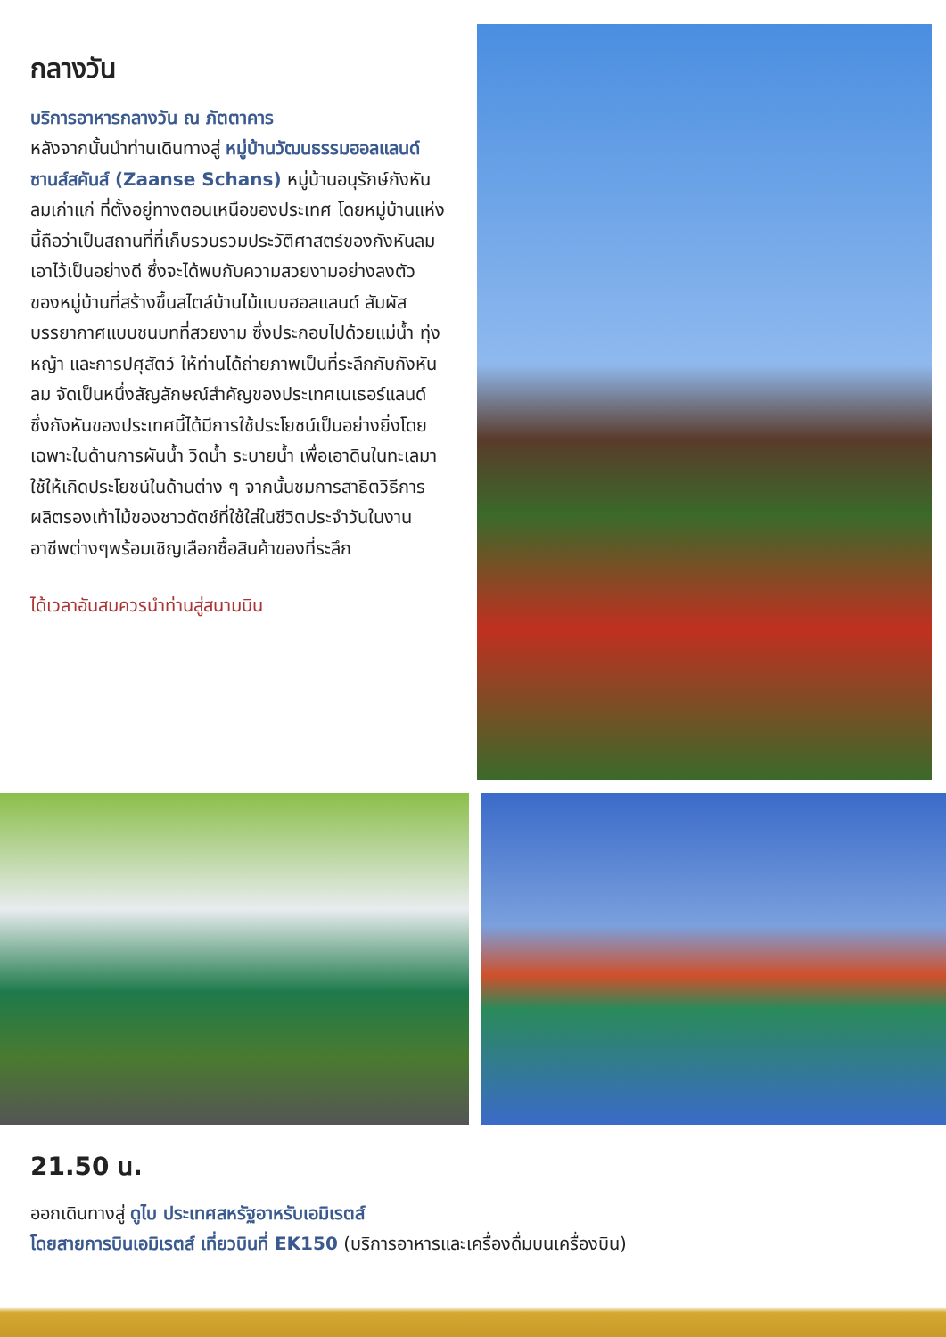กลางวัน
บริการอาหารกลางวัน ณ ภัตตาคาร
หลังจากนั้นนำท่านเดินทางสู่ หมู่บ้านวัฒนธรรมฮอลแลนด์ ซานส์สคันส์ (Zaanse Schans) หมู่บ้านอนุรักษ์กังหันลมเก่าแก่ ที่ตั้งอยู่ทางตอนเหนือของประเทศ โดยหมู่บ้านแห่งนี้ถือว่าเป็นสถานที่ที่เก็บรวบรวมประวัติศาสตร์ของกังหันลมเอาไว้เป็นอย่างดี ซึ่งจะได้พบกับความสวยงามอย่างลงตัว ของหมู่บ้านที่สร้างขึ้นสไตล์บ้านไม้แบบฮอลแลนด์ สัมผัสบรรยากาศแบบชนบทที่สวยงาม ซึ่งประกอบไปด้วยแม่น้ำ ทุ่งหญ้า และการปศุสัตว์ ให้ท่านได้ถ่ายภาพเป็นที่ระลึกกับกังหันลม จัดเป็นหนึ่งสัญลักษณ์สำคัญของประเทศเนเธอร์แลนด์ ซึ่งกังหันของประเทศนี้ได้มีการใช้ประโยชน์เป็นอย่างยิ่งโดยเฉพาะในด้านการผันน้ำ วิดน้ำ ระบายน้ำ เพื่อเอาดินในทะเลมาใช้ให้เกิดประโยชน์ในด้านต่าง ๆ จากนั้นชมการสาธิตวิธีการผลิตรองเท้าไม้ของชาวดัตช์ที่ใช้ใส่ในชีวิตประจำวันในงานอาชีพต่างๆพร้อมเชิญเลือกซื้อสินค้าของที่ระลึก
ได้เวลาอันสมควรนำท่านสู่สนามบิน
21.50 น.
ออกเดินทางสู่ ดูไบ ประเทศสหรัฐอาหรับเอมิเรตส์
โดยสายการบินเอมิเรตส์ เที่ยวบินที่ EK150 (บริการอาหารและเครื่องดื่มบนเครื่องบิน)